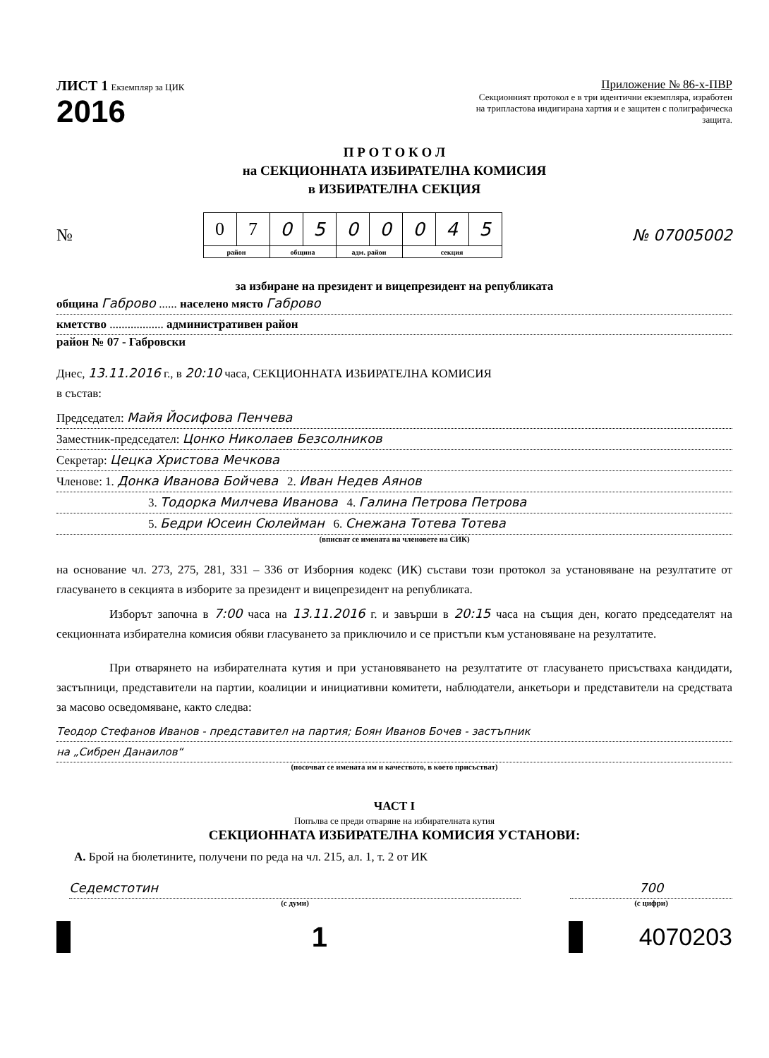ЛИСТ 1 Екземпляр за ЦИК
2016
Приложение № 86-х-ПВР
Секционният протокол е в три идентични екземпляра, изработен
на трипластова индигирана хартия и е защитен с полиграфическа
защита.
П Р О Т О К О Л
на СЕКЦИОННАТА ИЗБИРАТЕЛНА КОМИСИЯ
в ИЗБИРАТЕЛНА СЕКЦИЯ
№
| 0 | 7 | 0 | 5 | 0 | 0 | 0 | 4 | 5 |
| район | | община | | адм. район | | секция | | |
№ 07005002
за избиране на президент и вицепрезидент на републиката
община Габрово ...... населено място Габрово
кметство .................. административен район
район № 07 - Габровски
Днес, 13.11.2016 г., в 20:10 часа, СЕКЦИОННАТА ИЗБИРАТЕЛНА КОМИСИЯ
в състав:
Председател: Майя Йосифова Пенчева
Заместник-председател: Цонко Николаев Безсолников
Секретар: Цецка Христова Мечкова
Членове: 1. Донка Иванова Бойчева 2. Иван Недев Аянов
3. Тодорка Милчева Иванова 4. Галина Петрова Петрова
5. Бедри Юсеин Сюлейман 6. Снежана Тотева Тотева
(вписват се имената на членовете на СИК)
на основание чл. 273, 275, 281, 331 – 336 от Изборния кодекс (ИК) състави този протокол за установяване на резултатите от гласуването в секцията в изборите за президент и вицепрезидент на републиката.
Изборът започна в 7:00 часа на 13.11.2016 г. и завърши в 20:15 часа на същия ден, когато председателят на секционната избирателна комисия обяви гласуването за приключило и се пристъпи към установяване на резултатите.
При отварянето на избирателната кутия и при установяването на резултатите от гласуването присъстваха кандидати, застъпници, представители на партии, коалиции и инициативни комитети, наблюдатели, анкетьори и представители на средствата за масово осведомяване, както следва:
Теодор Стефанов Иванов - представител на партия; Боян Иванов Бочев - застъпник
на „Сибрен Данаилов“
(посочват се имената им и качеството, в което присъстват)
ЧАСТ І
Попълва се преди отваряне на избирателната кутия
СЕКЦИОННАТА ИЗБИРАТЕЛНА КОМИСИЯ УСТАНОВИ:
А. Брой на бюлетините, получени по реда на чл. 215, ал. 1, т. 2 от ИК
Седемстотин
(с думи)
700
(с цифри)
1
4070203